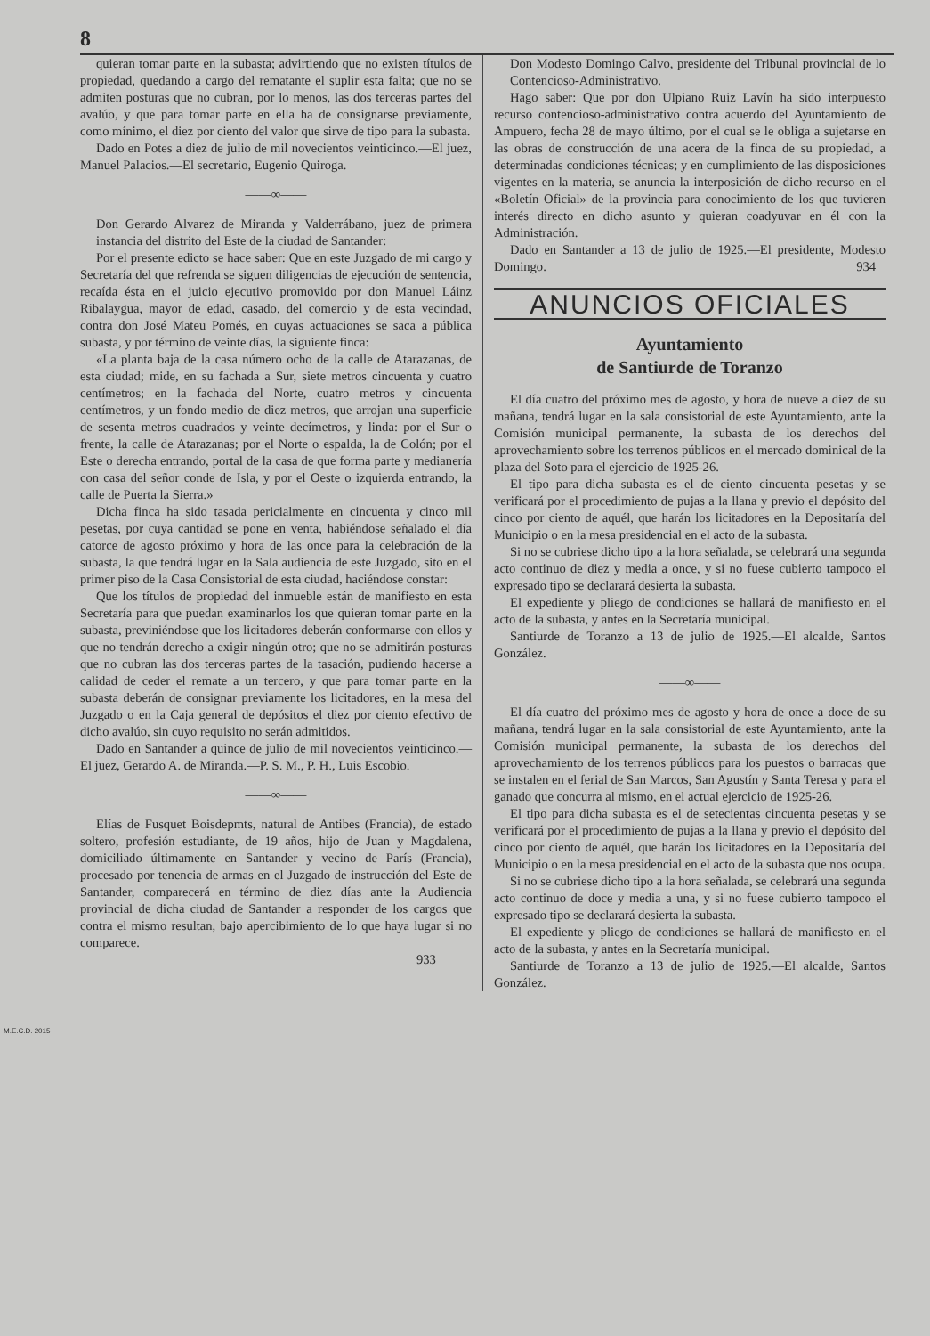8
quieran tomar parte en la subasta; advirtiendo que no existen títulos de propiedad, quedando a cargo del rematante el suplir esta falta; que no se admiten posturas que no cubran, por lo menos, las dos terceras partes del avalúo, y que para tomar parte en ella ha de consignarse previamente, como mínimo, el diez por ciento del valor que sirve de tipo para la subasta.
Dado en Potes a diez de julio de mil novecientos veinticinco.—El juez, Manuel Palacios.—El secretario, Eugenio Quiroga.
——∞——
Don Gerardo Alvarez de Miranda y Valderrábano, juez de primera instancia del distrito del Este de la ciudad de Santander:
Por el presente edicto se hace saber: Que en este Juzgado de mi cargo y Secretaría del que refrenda se siguen diligencias de ejecución de sentencia, recaída ésta en el juicio ejecutivo promovido por don Manuel Láinz Ribalaygua, mayor de edad, casado, del comercio y de esta vecindad, contra don José Mateu Pomés, en cuyas actuaciones se saca a pública subasta, y por término de veinte días, la siguiente finca:
«La planta baja de la casa número ocho de la calle de Atarazanas, de esta ciudad; mide, en su fachada a Sur, siete metros cincuenta y cuatro centímetros; en la fachada del Norte, cuatro metros y cincuenta centímetros, y un fondo medio de diez metros, que arrojan una superficie de sesenta metros cuadrados y veinte decímetros, y linda: por el Sur o frente, la calle de Atarazanas; por el Norte o espalda, la de Colón; por el Este o derecha entrando, portal de la casa de que forma parte y medianería con casa del señor conde de Isla, y por el Oeste o izquierda entrando, la calle de Puerta la Sierra.»
Dicha finca ha sido tasada pericialmente en cincuenta y cinco mil pesetas, por cuya cantidad se pone en venta, habiéndose señalado el día catorce de agosto próximo y hora de las once para la celebración de la subasta, la que tendrá lugar en la Sala audiencia de este Juzgado, sito en el primer piso de la Casa Consistorial de esta ciudad, haciéndose constar:
Que los títulos de propiedad del inmueble están de manifiesto en esta Secretaría para que puedan examinarlos los que quieran tomar parte en la subasta, previniéndose que los licitadores deberán conformarse con ellos y que no tendrán derecho a exigir ningún otro; que no se admitirán posturas que no cubran las dos terceras partes de la tasación, pudiendo hacerse a calidad de ceder el remate a un tercero, y que para tomar parte en la subasta deberán de consignar previamente los licitadores, en la mesa del Juzgado o en la Caja general de depósitos el diez por ciento efectivo de dicho avalúo, sin cuyo requisito no serán admitidos.
Dado en Santander a quince de julio de mil novecientos veinticinco.—El juez, Gerardo A. de Miranda.—P. S. M., P. H., Luis Escobio.
——∞——
Elías de Fusquet Boisdepmts, natural de Antibes (Francia), de estado soltero, profesión estudiante, de 19 años, hijo de Juan y Magdalena, domiciliado últimamente en Santander y vecino de París (Francia), procesado por tenencia de armas en el Juzgado de instrucción del Este de Santander, comparecerá en término de diez días ante la Audiencia provincial de dicha ciudad de Santander a responder de los cargos que contra el mismo resultan, bajo apercibimiento de lo que haya lugar si no comparece.
933
Don Modesto Domingo Calvo, presidente del Tribunal provincial de lo Contencioso-Administrativo.
Hago saber: Que por don Ulpiano Ruiz Lavín ha sido interpuesto recurso contencioso-administrativo contra acuerdo del Ayuntamiento de Ampuero, fecha 28 de mayo último, por el cual se le obliga a sujetarse en las obras de construcción de una acera de la finca de su propiedad, a determinadas condiciones técnicas; y en cumplimiento de las disposiciones vigentes en la materia, se anuncia la interposición de dicho recurso en el «Boletín Oficial» de la provincia para conocimiento de los que tuvieren interés directo en dicho asunto y quieran coadyuvar en él con la Administración.
Dado en Santander a 13 de julio de 1925.—El presidente, Modesto Domingo. 934
ANUNCIOS OFICIALES
Ayuntamiento
de Santiurde de Toranzo
El día cuatro del próximo mes de agosto, y hora de nueve a diez de su mañana, tendrá lugar en la sala consistorial de este Ayuntamiento, ante la Comisión municipal permanente, la subasta de los derechos del aprovechamiento sobre los terrenos públicos en el mercado dominical de la plaza del Soto para el ejercicio de 1925-26.
El tipo para dicha subasta es el de ciento cincuenta pesetas y se verificará por el procedimiento de pujas a la llana y previo el depósito del cinco por ciento de aquél, que harán los licitadores en la Depositaría del Municipio o en la mesa presidencial en el acto de la subasta.
Si no se cubriese dicho tipo a la hora señalada, se celebrará una segunda acto continuo de diez y media a once, y si no fuese cubierto tampoco el expresado tipo se declarará desierta la subasta.
El expediente y pliego de condiciones se hallará de manifiesto en el acto de la subasta, y antes en la Secretaría municipal.
Santiurde de Toranzo a 13 de julio de 1925.—El alcalde, Santos González.
——∞——
El día cuatro del próximo mes de agosto y hora de once a doce de su mañana, tendrá lugar en la sala consistorial de este Ayuntamiento, ante la Comisión municipal permanente, la subasta de los derechos del aprovechamiento de los terrenos públicos para los puestos o barracas que se instalen en el ferial de San Marcos, San Agustín y Santa Teresa y para el ganado que concurra al mismo, en el actual ejercicio de 1925-26.
El tipo para dicha subasta es el de setecientas cincuenta pesetas y se verificará por el procedimiento de pujas a la llana y previo el depósito del cinco por ciento de aquél, que harán los licitadores en la Depositaría del Municipio o en la mesa presidencial en el acto de la subasta que nos ocupa.
Si no se cubriese dicho tipo a la hora señalada, se celebrará una segunda acto continuo de doce y media a una, y si no fuese cubierto tampoco el expresado tipo se declarará desierta la subasta.
El expediente y pliego de condiciones se hallará de manifiesto en el acto de la subasta, y antes en la Secretaría municipal.
Santiurde de Toranzo a 13 de julio de 1925.—El alcalde, Santos González.
M.E.C.D. 2015